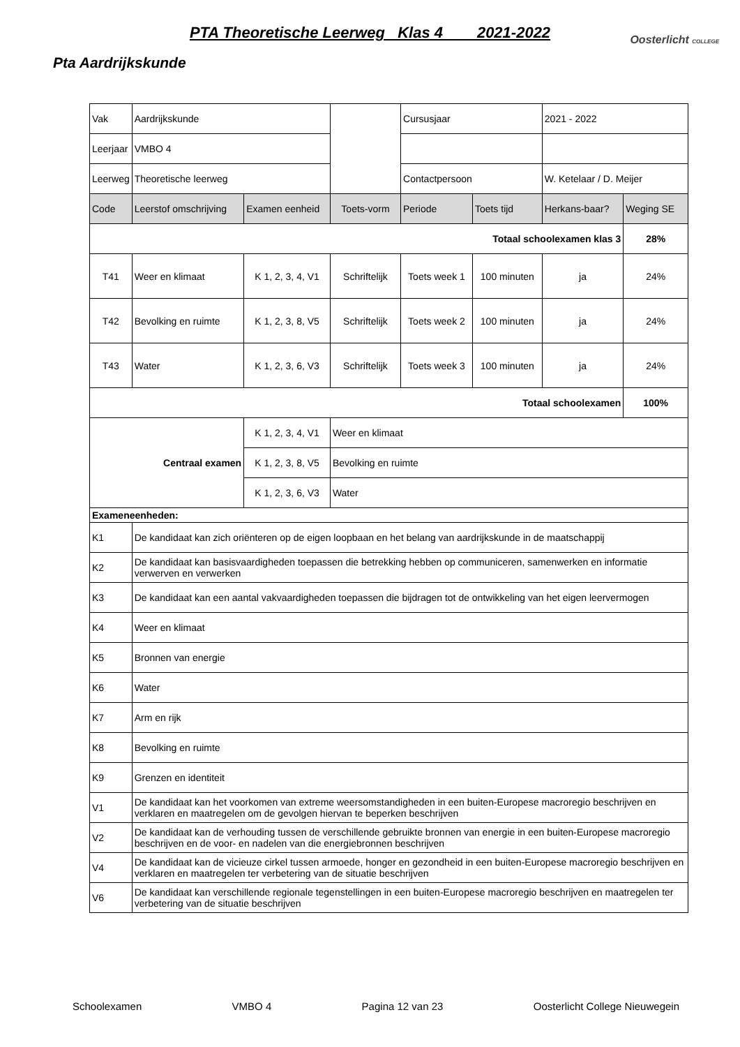PTA Theoretische Leerweg Klas 4 2021-2022
Oosterlicht COLLEGE
Pta Aardrijkskunde
| Vak | Aardrijkskunde | | | Cursusjaar | | 2021 - 2022 | |
| Leerjaar | VMBO 4 | | | | | | |
| Leerweg | Theoretische leerweg | | | Contactpersoon | | W. Ketelaar / D. Meijer | |
| Code | Leerstof omschrijving | Examen eenheid | Toets-vorm | Periode | Toets tijd | Herkans-baar? | Weging SE |
| Totaal schoolexamen klas 3 | | | | | | | 28% |
| T41 | Weer en klimaat | K 1, 2, 3, 4, V1 | Schriftelijk | Toets week 1 | 100 minuten | ja | 24% |
| T42 | Bevolking en ruimte | K 1, 2, 3, 8, V5 | Schriftelijk | Toets week 2 | 100 minuten | ja | 24% |
| T43 | Water | K 1, 2, 3, 6, V3 | Schriftelijk | Toets week 3 | 100 minuten | ja | 24% |
| Totaal schoolexamen | | | | | | | 100% |
| Centraal examen | | K 1, 2, 3, 4, V1 | Weer en klimaat | | | | |
| | | K 1, 2, 3, 8, V5 | Bevolking en ruimte | | | | |
| | | K 1, 2, 3, 6, V3 | Water | | | | |
| Exameneenheden: | | | | | | | |
| K1 | De kandidaat kan zich oriënteren op de eigen loopbaan en het belang van aardrijkskunde in de maatschappij | | | | | | |
| K2 | De kandidaat kan basisvaardigheden toepassen die betrekking hebben op communiceren, samenwerken en informatie verwerven en verwerken | | | | | | |
| K3 | De kandidaat kan een aantal vakvaardigheden toepassen die bijdragen tot de ontwikkeling van het eigen leervermogen | | | | | | |
| K4 | Weer en klimaat | | | | | | |
| K5 | Bronnen van energie | | | | | | |
| K6 | Water | | | | | | |
| K7 | Arm en rijk | | | | | | |
| K8 | Bevolking en ruimte | | | | | | |
| K9 | Grenzen en identiteit | | | | | | |
| V1 | De kandidaat kan het voorkomen van extreme weersomstandigheden in een buiten-Europese macroregio beschrijven en verklaren en maatregelen om de gevolgen hiervan te beperken beschrijven | | | | | | |
| V2 | De kandidaat kan de verhouding tussen de verschillende gebruikte bronnen van energie in een buiten-Europese macroregio beschrijven en de voor- en nadelen van die energiebronnen beschrijven | | | | | | |
| V4 | De kandidaat kan de vicieuze cirkel tussen armoede, honger en gezondheid in een buiten-Europese macroregio beschrijven en verklaren en maatregelen ter verbetering van de situatie beschrijven | | | | | | |
| V6 | De kandidaat kan verschillende regionale tegenstellingen in een buiten-Europese macroregio beschrijven en maatregelen ter verbetering van de situatie beschrijven | | | | | | |
Schoolexamen VMBO 4 Pagina 12 van 23 Oosterlicht College Nieuwegein